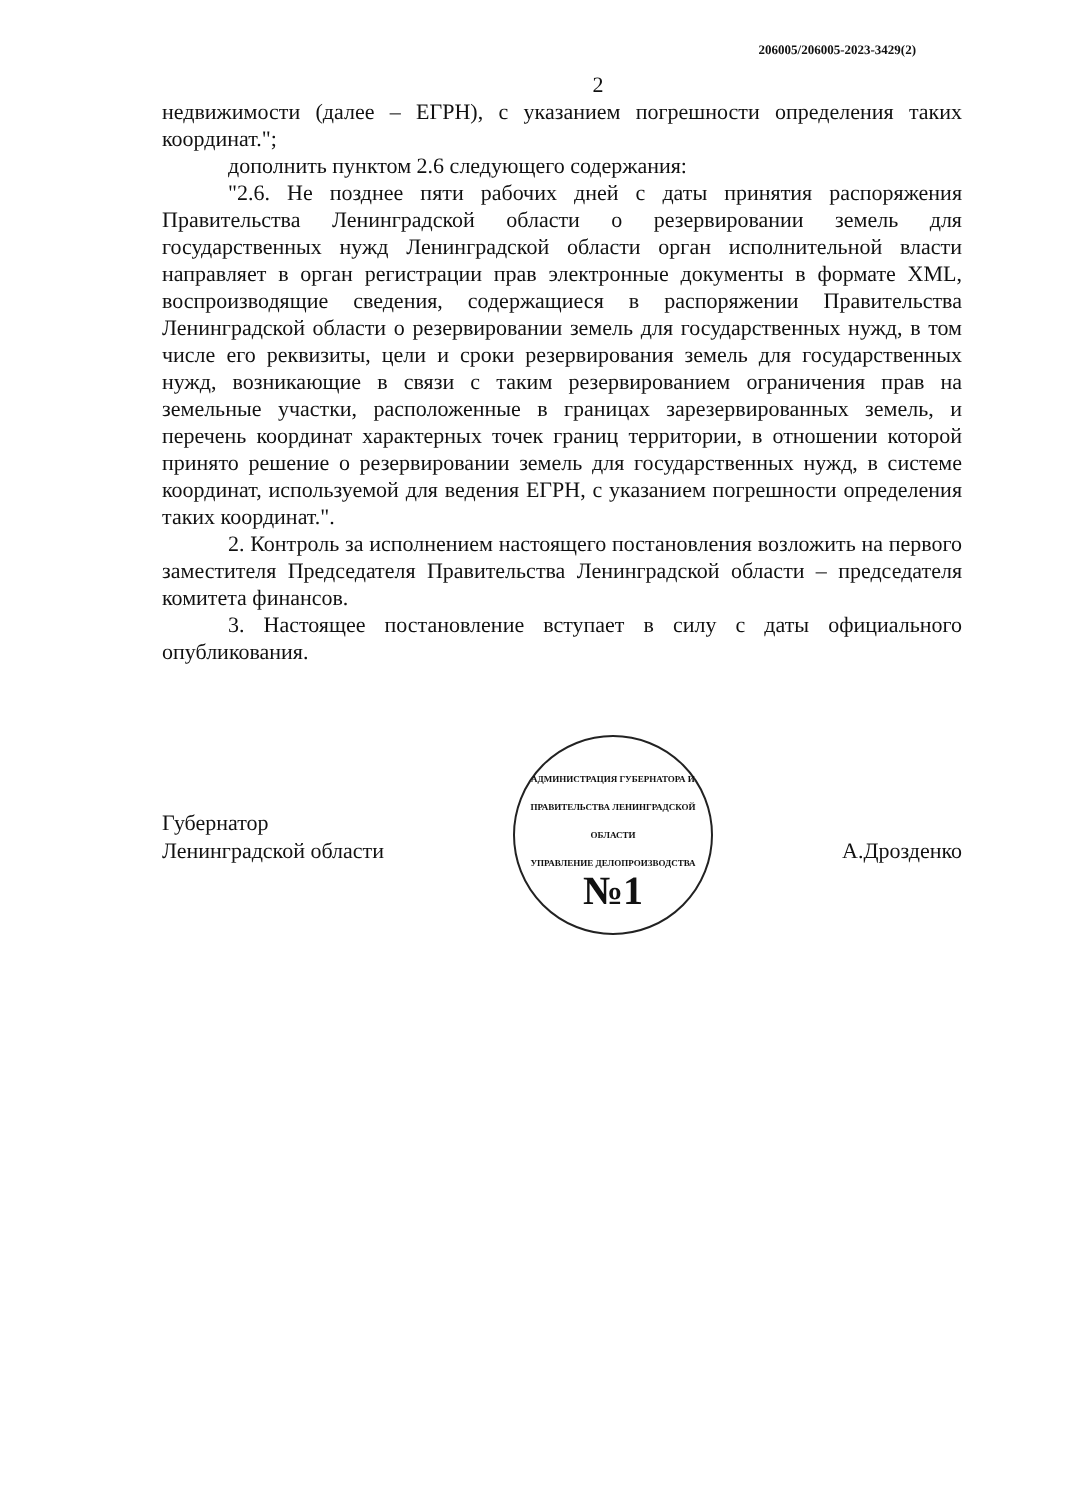206005/206005-2023-3429(2)
2
недвижимости (далее – ЕГРН), с указанием погрешности определения таких координат.";
дополнить пунктом 2.6 следующего содержания:
"2.6. Не позднее пяти рабочих дней с даты принятия распоряжения Правительства Ленинградской области о резервировании земель для государственных нужд Ленинградской области орган исполнительной власти направляет в орган регистрации прав электронные документы в формате XML, воспроизводящие сведения, содержащиеся в распоряжении Правительства Ленинградской области о резервировании земель для государственных нужд, в том числе его реквизиты, цели и сроки резервирования земель для государственных нужд, возникающие в связи с таким резервированием ограничения прав на земельные участки, расположенные в границах зарезервированных земель, и перечень координат характерных точек границ территории, в отношении которой принято решение о резервировании земель для государственных нужд, в системе координат, используемой для ведения ЕГРН, с указанием погрешности определения таких координат.".
2. Контроль за исполнением настоящего постановления возложить на первого заместителя Председателя Правительства Ленинградской области – председателя комитета финансов.
3. Настоящее постановление вступает в силу с даты официального опубликования.
Губернатор
Ленинградской области
АДМИНИСТРАЦИЯ ГУБЕРНАТОРА И ПРАВИТЕЛЬСТВА ЛЕНИНГРАДСКОЙ ОБЛАСТИ
УПРАВЛЕНИЕ ДЕЛОПРОИЗВОДСТВА
№1
А.Дрозденко